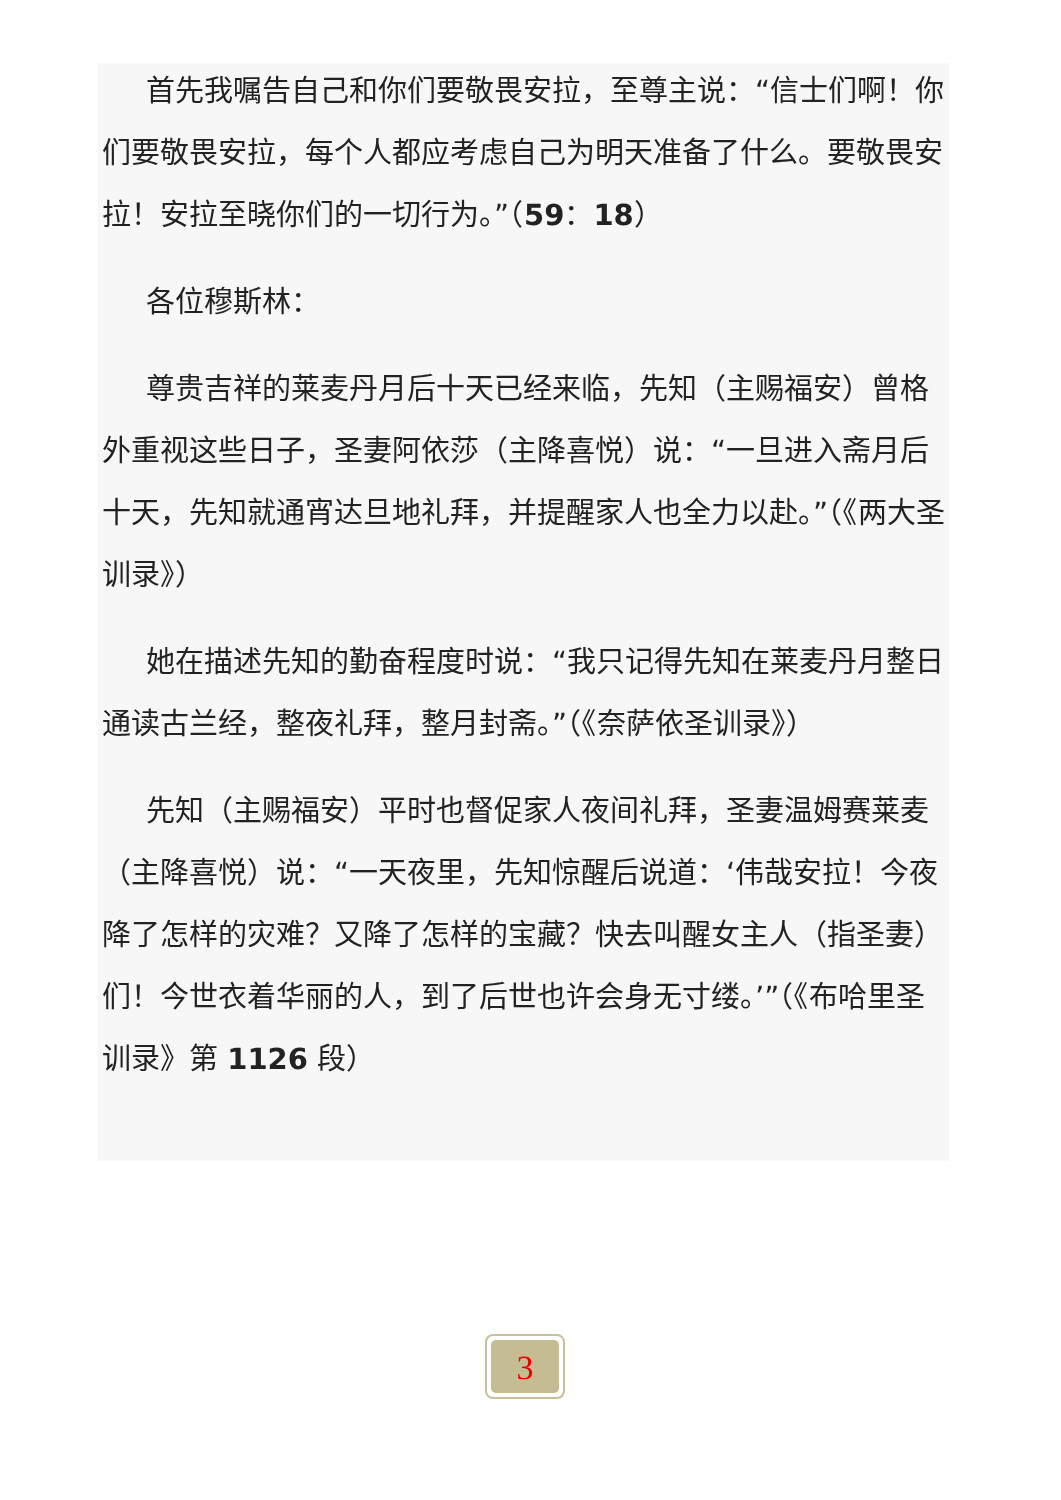首先我嘱告自己和你们要敬畏安拉，至尊主说：“信士们啊！你们要敬畏安拉，每个人都应考虑自己为明天准备了什么。要敬畏安拉！安拉至晓你们的一切行为。”（59：18）
各位穆斯林：
尊贵吉祥的莱麦丹月后十天已经来临，先知（主赐福安）曾格外重视这些日子，圣妻阿依莎（主降喜悦）说：“一旦进入斋月后十天，先知就通宵达旦地礼拜，并提醒家人也全力以赴。”（《两大圣训录》）
她在描述先知的勤奋程度时说：“我只记得先知在莱麦丹月整日通读古兰经，整夜礼拜，整月封斋。”（《奈萨依圣训录》）
先知（主赐福安）平时也督促家人夜间礼拜，圣妻温姆赛莱麦（主降喜悦）说：“一天夜里，先知惊醒后说道：‘伟哉安拉！今夜降了怎样的灾难？又降了怎样的宝藏？快去叫醒女主人（指圣妻）们！今世衣着华丽的人，到了后世也许会身无寸缕。’”（《布哈里圣训录》第 1126 段）
3